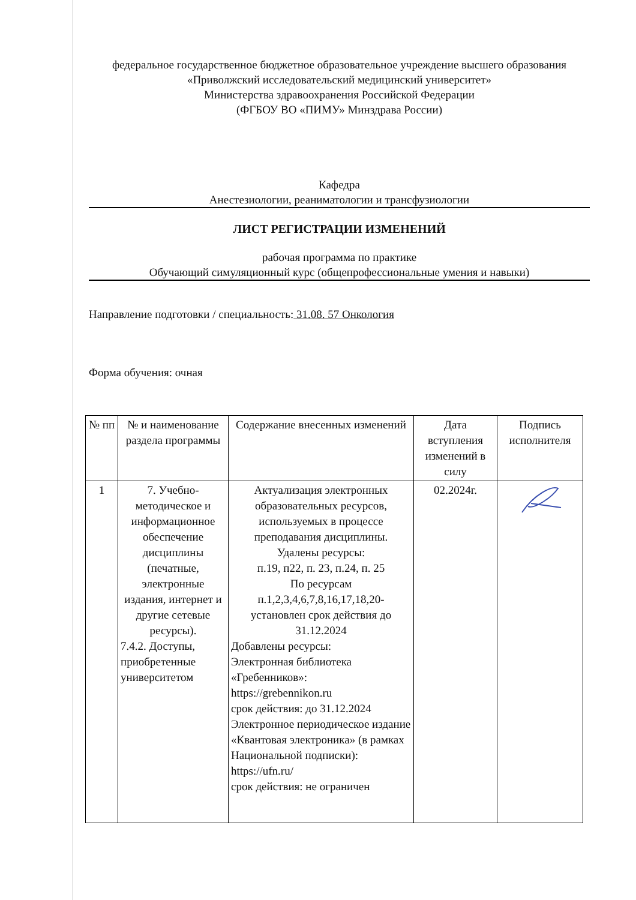федеральное государственное бюджетное образовательное учреждение высшего образования
«Приволжский исследовательский медицинский университет»
Министерства здравоохранения Российской Федерации
(ФГБОУ ВО «ПИМУ» Минздрава России)
Кафедра
Анестезиологии, реаниматологии и трансфузиологии
ЛИСТ РЕГИСТРАЦИИ ИЗМЕНЕНИЙ
рабочая программа по практике
Обучающий симуляционный курс (общепрофессиональные умения и навыки)
Направление подготовки / специальность: 31.08. 57 Онкология
Форма обучения: очная
| № пп | № и наименование раздела программы | Содержание внесенных изменений | Дата вступления изменений в силу | Подпись исполнителя |
| --- | --- | --- | --- | --- |
| 1 | 7. Учебно-методическое и информационное обеспечение дисциплины (печатные, электронные издания, интернет и другие сетевые ресурсы). 7.4.2. Доступы, приобретенные университетом | Актуализация электронных образовательных ресурсов, используемых в процессе преподавания дисциплины. Удалены ресурсы: п.19, п22, п. 23, п.24, п. 25 По ресурсам п.1,2,3,4,6,7,8,16,17,18,20- установлен срок действия до 31.12.2024 Добавлены ресурсы: Электронная библиотека «Гребенников»: https://grebennikon.ru срок действия: до 31.12.2024 Электронное периодическое издание «Квантовая электроника» (в рамках Национальной подписки): https://ufn.ru/ срок действия: не ограничен | 02.2024г. | |